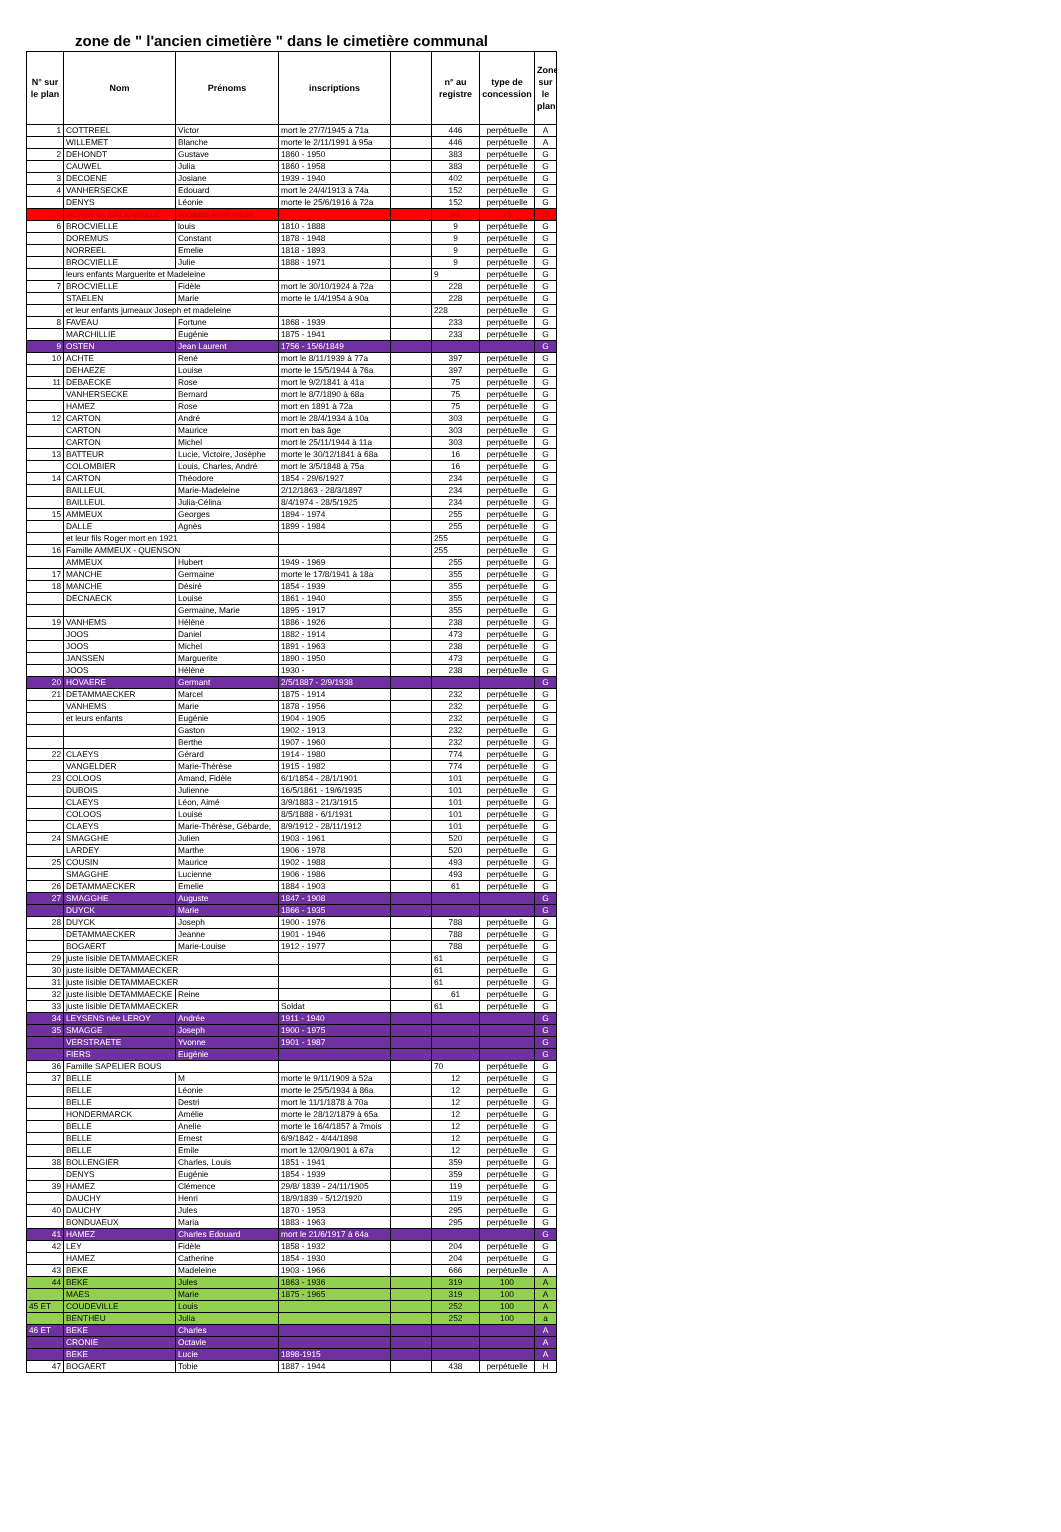zone de " l'ancien cimetière " dans le cimetière communal
| N° sur le plan | Nom | Prénoms | inscriptions | | n° au registre | type de concession | Zone sur le plan |
| --- | --- | --- | --- | --- | --- | --- | --- |
| 1 | COTTREEL | Victor | mort le 27/7/1945 à 71a | | 446 | perpétuelle | A |
| | WILLEMET | Blanche | morte le 2/11/1991 à 95a | | 446 | perpétuelle | A |
| 2 | DEHONDT | Gustave | 1860 - 1950 | | 383 | perpétuelle | G |
| | CAUWEL | Julia | 1860 - 1958 | | 383 | perpétuelle | G |
| 3 | DECOENE | Josiane | 1939 - 1940 | | 402 | perpétuelle | G |
| 4 | VANHERSECKE | Edouard | mort le 24/4/1913 à 74a | | 152 | perpétuelle | G |
| | DENYS | Léonie | morte le 25/6/1916 à 72a | | 152 | perpétuelle | G |
| 5 | NORREEL BROCVIELLE | Jacques Anne marie | | | 93 | 15 | G |
| 6 | BROCVIELLE | louis | 1810 - 1888 | | 9 | perpétuelle | G |
| | DOREMUS | Constant | 1878 - 1948 | | 9 | perpétuelle | G |
| | NORREEL | Emelie | 1818 - 1893 | | 9 | perpétuelle | G |
| | BROCVIELLE | Julie | 1888 - 1971 | | 9 | perpétuelle | G |
| | leurs enfants Marguerite et Madeleine | | | | 9 | perpétuelle | G |
| 7 | BROCVIELLE | Fidèle | mort le 30/10/1924 à 72a | | 228 | perpétuelle | G |
| | STAELEN | Marie | morte le 1/4/1954 à 90a | | 228 | perpétuelle | G |
| | et leur enfants jumeaux Joseph et madeleine | | | | 228 | perpétuelle | G |
| 8 | FAVEAU | Fortune | 1868 - 1939 | | 233 | perpétuelle | G |
| | MARCHILLIE | Eugénie | 1875 - 1941 | | 233 | perpétuelle | G |
| 9 | OSTEN | Jean Laurent | 1756 - 15/6/1849 | | | | G |
| 10 | ACHTE | René | mort le 8/11/1939 à 77a | | 397 | perpétuelle | G |
| | DEHAEZE | Louise | morte le 15/5/1944 à 76a | | 397 | perpétuelle | G |
| 11 | DEBAECKE | Rose | mort le 9/2/1841 à 41a | | 75 | perpétuelle | G |
| | VANHERSECKE | Bernard | mort le 8/7/1890 à 68a | | 75 | perpétuelle | G |
| | HAMEZ | Rose | mort en 1891 à 72a | | 75 | perpétuelle | G |
| 12 | CARTON | André | mort le 28/4/1934 à 10a | | 303 | perpétuelle | G |
| | CARTON | Maurice | mort en bas âge | | 303 | perpétuelle | G |
| | CARTON | Michel | mort le 25/11/1944 à 11a | | 303 | perpétuelle | G |
| 13 | BATTEUR | Lucie, Victoire, Josèphe | morte le 30/12/1841 à 68a | | 16 | perpétuelle | G |
| | COLOMBIER | Louis, Charles, André | mort le 3/5/1848 à 75a | | 16 | perpétuelle | G |
| 14 | CARTON | Théodore | 1854 - 29/6/1927 | | 234 | perpétuelle | G |
| | BAILLEUL | Marie-Madeleine | 2/12/1863 - 28/3/1897 | | 234 | perpétuelle | G |
| | BAILLEUL | Julia-Célina | 8/4/1974 - 28/5/1925 | | 234 | perpétuelle | G |
| 15 | AMMEUX | Georges | 1894 - 1974 | | 255 | perpétuelle | G |
| | DALLE | Agnès | 1899 - 1984 | | 255 | perpétuelle | G |
| | et leur fils Roger mort en 1921 | | | | 255 | perpétuelle | G |
| 16 | Famille AMMEUX - QUENSON | | | | 255 | perpétuelle | G |
| | AMMEUX | Hubert | 1949 - 1969 | | 255 | perpétuelle | G |
| 17 | MANCHE | Germaine | morte le 17/8/1941 à 18a | | 355 | perpétuelle | G |
| 18 | MANCHE | Désiré | 1854 - 1939 | | 355 | perpétuelle | G |
| | DECNAECK | Louise | 1861 - 1940 | | 355 | perpétuelle | G |
| | | Germaine, Marie | 1895 - 1917 | | 355 | perpétuelle | G |
| 19 | VANHEMS | Hélène | 1886 - 1926 | | 238 | perpétuelle | G |
| | JOOS | Daniel | 1882 - 1914 | | 473 | perpétuelle | G |
| | JOOS | Michel | 1891 - 1963 | | 238 | perpétuelle | G |
| | JANSSEN | Marguerite | 1890 - 1950 | | 473 | perpétuelle | G |
| | JOOS | Hélène | 1930 - | | 238 | perpétuelle | G |
| 20 | HOVAERE | Germant | 2/5/1887 - 2/9/1938 | | | | G |
| 21 | DETAMMAECKER | Marcel | 1875 - 1914 | | 232 | perpétuelle | G |
| | VANHEMS | Marie | 1878 - 1956 | | 232 | perpétuelle | G |
| | et leurs enfants | Eugénie | 1904 - 1905 | | 232 | perpétuelle | G |
| | | Gaston | 1902 - 1913 | | 232 | perpétuelle | G |
| | | Berthe | 1907 - 1960 | | 232 | perpétuelle | G |
| 22 | CLAEYS | Gérard | 1914 - 1980 | | 774 | perpétuelle | G |
| | VANGELDER | Marie-Thérèse | 1915 - 1982 | | 774 | perpétuelle | G |
| 23 | COLOOS | Amand, Fidèle | 6/1/1854 - 28/1/1901 | | 101 | perpétuelle | G |
| | DUBOIS | Julienne | 16/5/1861 - 19/6/1935 | | 101 | perpétuelle | G |
| | CLAEYS | Léon, Aimé | 3/9/1883 - 21/3/1915 | | 101 | perpétuelle | G |
| | COLOOS | Louise | 8/5/1888 - 6/1/1931 | | 101 | perpétuelle | G |
| | CLAEYS | Marie-Thérèse, Gébarde, | 8/9/1912 - 28/11/1912 | | 101 | perpétuelle | G |
| 24 | SMAGGHE | Julien | 1903 - 1961 | | 520 | perpétuelle | G |
| | LARDEY | Marthe | 1906 - 1978 | | 520 | perpétuelle | G |
| 25 | COUSIN | Maurice | 1902 - 1988 | | 493 | perpétuelle | G |
| | SMAGGHE | Lucienne | 1906 - 1986 | | 493 | perpétuelle | G |
| 26 | DETAMMAECKER | Emelie | 1884 - 1903 | | 61 | perpétuelle | G |
| 27 | SMAGGHE | Auguste | 1847 - 1908 | | | | G |
| | DUYCK | Marie | 1866 - 1935 | | | | G |
| 28 | DUYCK | Joseph | 1900 - 1976 | | 788 | perpétuelle | G |
| | DETAMMAECKER | Jeanne | 1901 - 1946 | | 788 | perpétuelle | G |
| | BOGAERT | Marie-Louise | 1912 - 1977 | | 788 | perpétuelle | G |
| 29 | juste lisible DETAMMAECKER | | | | 61 | perpétuelle | G |
| 30 | juste lisible DETAMMAECKER | | | | 61 | perpétuelle | G |
| 31 | juste lisible DETAMMAECKER | | | | 61 | perpétuelle | G |
| 32 | juste lisible DETAMMAECKE | Reine | | | 61 | perpétuelle | G |
| 33 | juste lisible DETAMMAECKER | | Soldat | | 61 | perpétuelle | G |
| 34 | LEYSENS née LEROY | Andrée | 1911 - 1940 | | | | G |
| 35 | SMAGGE | Joseph | 1900 - 1975 | | | | G |
| | VERSTRAETE | Yvonne | 1901 - 1987 | | | | G |
| | FIERS | Eugénie | | | | | G |
| 36 | Famille SAPELIER BOUS | | | | 70 | perpétuelle | G |
| 37 | BELLE | M | morte le 9/11/1909 à 52a | | 12 | perpétuelle | G |
| | BELLE | Léonie | morte le 25/5/1934 à 86a | | 12 | perpétuelle | G |
| | BELLE | Destri | mort le 11/1/1878 à 70a | | 12 | perpétuelle | G |
| | HONDERMARCK | Amélie | morte le 28/12/1879 à 65a | | 12 | perpétuelle | G |
| | BELLE | Anelie | morte le 16/4/1857 à 7mois | | 12 | perpétuelle | G |
| | BELLE | Ernest | 6/9/1842 - 4/44/1898 | | 12 | perpétuelle | G |
| | BELLE | Emile | mort le 12/09/1901 à 67a | | 12 | perpétuelle | G |
| 38 | BOLLENGIER | Charles, Louis | 1851 - 1941 | | 359 | perpétuelle | G |
| | DENYS | Eugénie | 1854 - 1939 | | 359 | perpétuelle | G |
| 39 | HAMEZ | Clémence | 29/8/ 1839 - 24/11/1905 | | 119 | perpétuelle | G |
| | DAUCHY | Henri | 18/9/1839 - 5/12/1920 | | 119 | perpétuelle | G |
| 40 | DAUCHY | Jules | 1870 - 1953 | | 295 | perpétuelle | G |
| | BONDUAEUX | Maria | 1883 - 1963 | | 295 | perpétuelle | G |
| 41 | HAMEZ | Charles Edouard | mort le 21/6/1917 à 64a | | | | G |
| 42 | LEY | Fidèle | 1858 - 1932 | | 204 | perpétuelle | G |
| | HAMEZ | Catherine | 1854 - 1930 | | 204 | perpétuelle | G |
| 43 | BEKE | Madeleine | 1903 - 1966 | | 666 | perpétuelle | A |
| 44 | BEKE | Jules | 1863 - 1936 | | 319 | 100 | A |
| | MAES | Marie | 1875 - 1965 | | 319 | 100 | A |
| 45 ET | COUDEVILLE | Louis | | | 252 | 100 | A |
| | BENTHEU | Julia | | | 252 | 100 | a |
| 46 ET | BEKE | Charles | | | | | A |
| | CRONIE | Octavie | | | | | A |
| | BEKE | Lucie | 1898-1915 | | | | A |
| 47 | BOGAERT | Tobie | 1887 - 1944 | | 438 | perpétuelle | H |